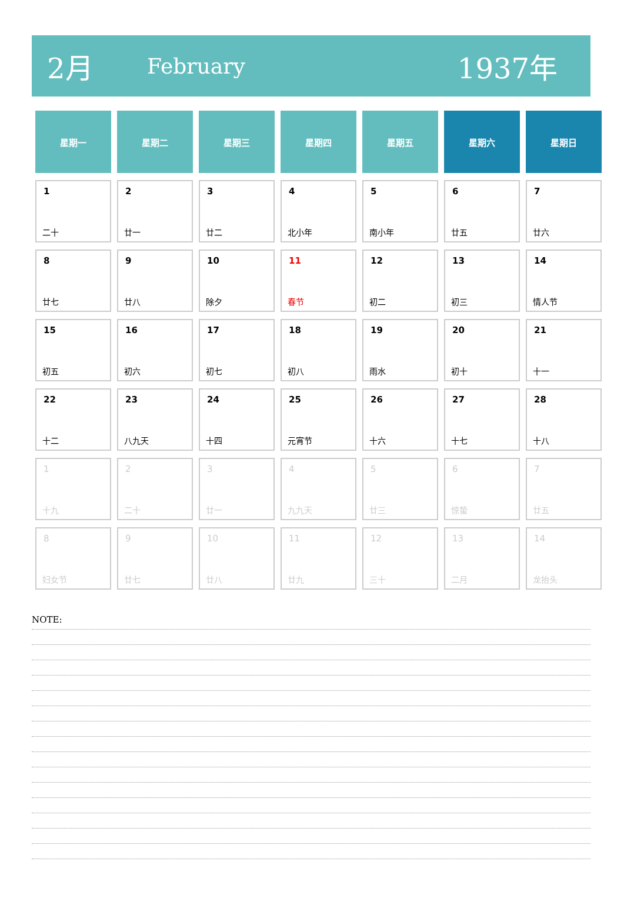2月 February 1937年
| 星期一 | 星期二 | 星期三 | 星期四 | 星期五 | 星期六 | 星期日 |
| --- | --- | --- | --- | --- | --- | --- |
| 1 二十 | 2 廿一 | 3 廿二 | 4 北小年 | 5 南小年 | 6 廿五 | 7 廿六 |
| 8 廿七 | 9 廿八 | 10 除夕 | 11 春节 | 12 初二 | 13 初三 | 14 情人节 |
| 15 初五 | 16 初六 | 17 初七 | 18 初八 | 19 雨水 | 20 初十 | 21 十一 |
| 22 十二 | 23 八九天 | 24 十四 | 25 元宵节 | 26 十六 | 27 十七 | 28 十八 |
| 1 十九 | 2 二十 | 3 廿一 | 4 九九天 | 5 廿三 | 6 惊蛰 | 7 廿五 |
| 8 妇女节 | 9 廿七 | 10 廿八 | 11 廿九 | 12 三十 | 13 二月 | 14 龙抬头 |
NOTE: